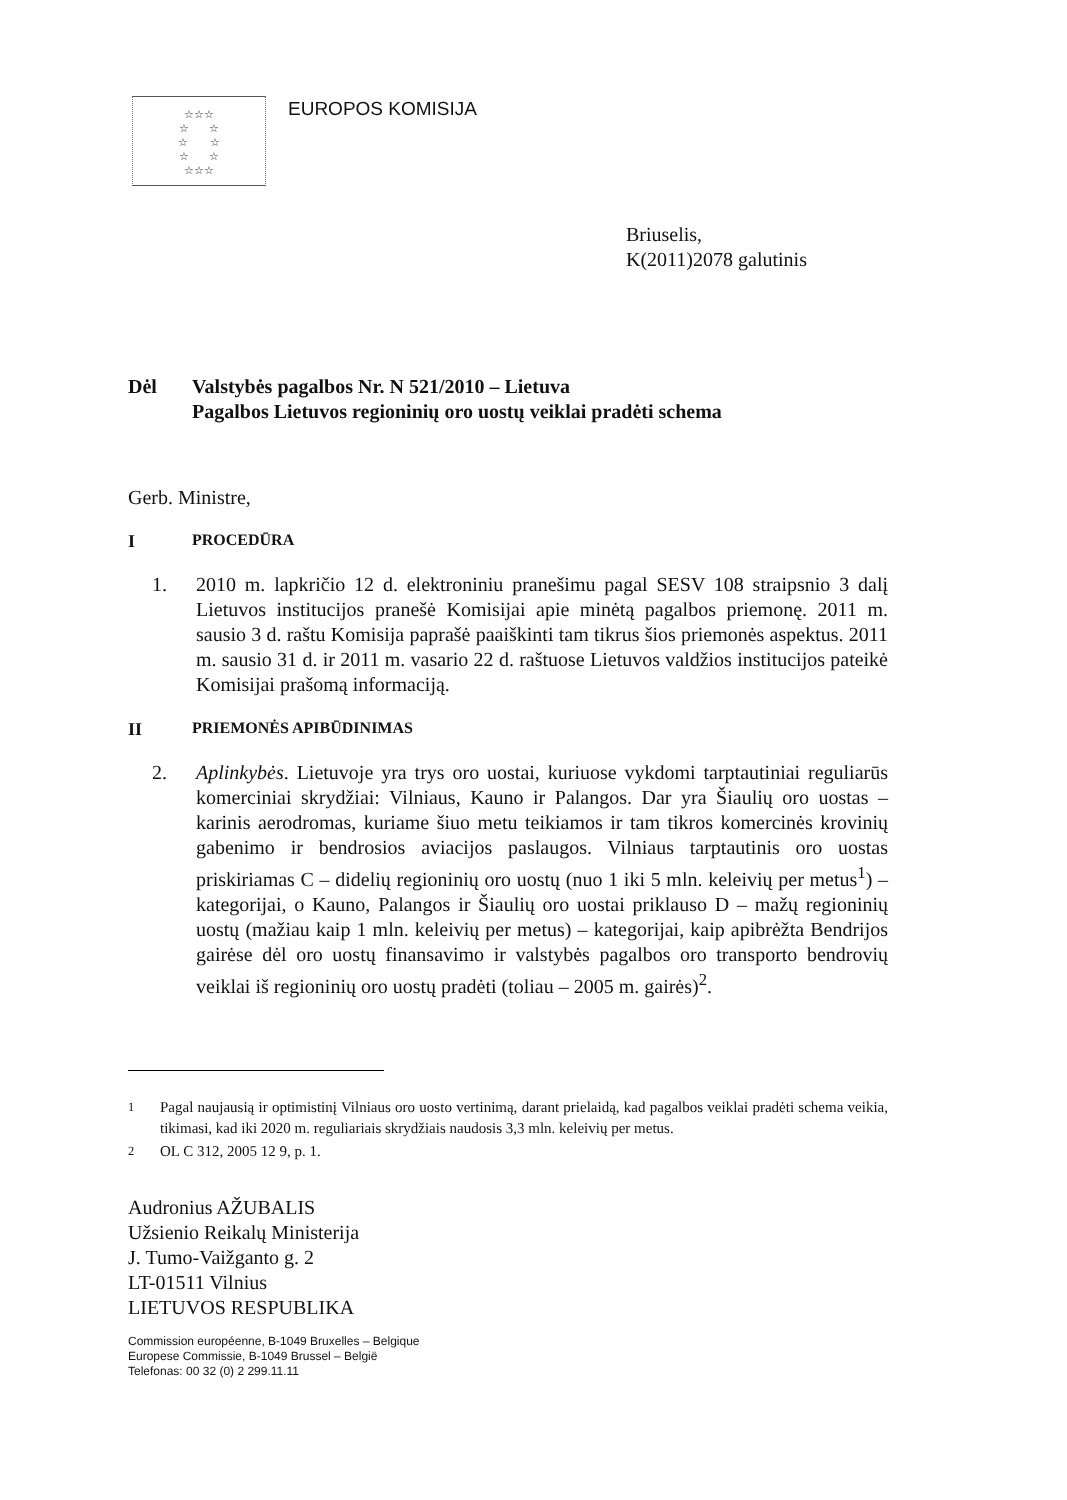☆☆☆
☆ ☆
☆ ☆
☆ ☆
☆☆☆
EUROPOS KOMISIJA
Briuselis,
K(2011)2078 galutinis
Dėl Valstybės pagalbos Nr. N 521/2010 – Lietuva
Pagalbos Lietuvos regioninių oro uostų veiklai pradėti schema
Gerb. Ministre,
I PROCEDŪRA
1. 2010 m. lapkričio 12 d. elektroniniu pranešimu pagal SESV 108 straipsnio 3 dalį Lietuvos institucijos pranešė Komisijai apie minėtą pagalbos priemonę. 2011 m. sausio 3 d. raštu Komisija paprašė paaiškinti tam tikrus šios priemonės aspektus. 2011 m. sausio 31 d. ir 2011 m. vasario 22 d. raštuose Lietuvos valdžios institucijos pateikė Komisijai prašomą informaciją.
II PRIEMONĖS APIBŪDINIMAS
2. Aplinkybės. Lietuvoje yra trys oro uostai, kuriuose vykdomi tarptautiniai reguliarūs komerciniai skrydžiai: Vilniaus, Kauno ir Palangos. Dar yra Šiaulių oro uostas – karinis aerodromas, kuriame šiuo metu teikiamos ir tam tikros komercinės krovinių gabenimo ir bendrosios aviacijos paslaugos. Vilniaus tarptautinis oro uostas priskiriamas C – didelių regioninių oro uostų (nuo 1 iki 5 mln. keleivių per metus<sup>1</sup>) – kategorijai, o Kauno, Palangos ir Šiaulių oro uostai priklauso D – mažų regioninių uostų (mažiau kaip 1 mln. keleivių per metus) – kategorijai, kaip apibrėžta Bendrijos gairėse dėl oro uostų finansavimo ir valstybės pagalbos oro transporto bendrovių veiklai iš regioninių oro uostų pradėti (toliau – 2005 m. gairės)<sup>2</sup>.
<sup>1</sup> Pagal naujausią ir optimistinį Vilniaus oro uosto vertinimą, darant prielaidą, kad pagalbos veiklai pradėti schema veikia, tikimasi, kad iki 2020 m. reguliariais skrydžiais naudosis 3,3 mln. keleivių per metus.
<sup>2</sup> OL C 312, 2005 12 9, p. 1.
Audronius AŽUBALIS
Užsienio Reikalų Ministerija
J. Tumo-Vaižganto g. 2
LT-01511 Vilnius
LIETUVOS RESPUBLIKA
Commission européenne, B-1049 Bruxelles – Belgique
Europese Commissie, B-1049 Brussel – België
Telefonas: 00 32 (0) 2 299.11.11